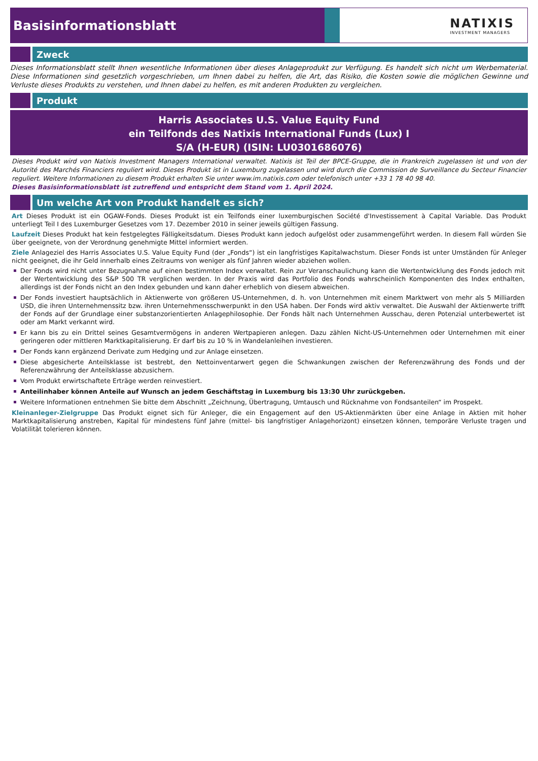Basisinformationsblatt NATIXIS
INVESTMENT MANAGERS
Zweck
Dieses Informationsblatt stellt Ihnen wesentliche Informationen über dieses Anlageprodukt zur Verfügung. Es handelt sich nicht um Werbematerial. Diese Informationen sind gesetzlich vorgeschrieben, um Ihnen dabei zu helfen, die Art, das Risiko, die Kosten sowie die möglichen Gewinne und Verluste dieses Produkts zu verstehen, und Ihnen dabei zu helfen, es mit anderen Produkten zu vergleichen.
Produkt
Harris Associates U.S. Value Equity Fund
ein Teilfonds des Natixis International Funds (Lux) I
S/A (H-EUR) (ISIN: LU0301686076)
Dieses Produkt wird von Natixis Investment Managers International verwaltet. Natixis ist Teil der BPCE-Gruppe, die in Frankreich zugelassen ist und von der Autorité des Marchés Financiers reguliert wird. Dieses Produkt ist in Luxemburg zugelassen und wird durch die Commission de Surveillance du Secteur Financier reguliert. Weitere Informationen zu diesem Produkt erhalten Sie unter www.im.natixis.com oder telefonisch unter +33 1 78 40 98 40.
Dieses Basisinformationsblatt ist zutreffend und entspricht dem Stand vom 1. April 2024.
Um welche Art von Produkt handelt es sich?
Art Dieses Produkt ist ein OGAW-Fonds. Dieses Produkt ist ein Teilfonds einer luxemburgischen Société d'Investissement à Capital Variable. Das Produkt unterliegt Teil I des Luxemburger Gesetzes vom 17. Dezember 2010 in seiner jeweils gültigen Fassung.
Laufzeit Dieses Produkt hat kein festgelegtes Fälligkeitsdatum. Dieses Produkt kann jedoch aufgelöst oder zusammengeführt werden. In diesem Fall würden Sie über geeignete, von der Verordnung genehmigte Mittel informiert werden.
Ziele Anlageziel des Harris Associates U.S. Value Equity Fund (der „Fonds“) ist ein langfristiges Kapitalwachstum. Dieser Fonds ist unter Umständen für Anleger nicht geeignet, die ihr Geld innerhalb eines Zeitraums von weniger als fünf Jahren wieder abziehen wollen.
Der Fonds wird nicht unter Bezugnahme auf einen bestimmten Index verwaltet. Rein zur Veranschaulichung kann die Wertentwicklung des Fonds jedoch mit der Wertentwicklung des S&P 500 TR verglichen werden. In der Praxis wird das Portfolio des Fonds wahrscheinlich Komponenten des Index enthalten, allerdings ist der Fonds nicht an den Index gebunden und kann daher erheblich von diesem abweichen.
Der Fonds investiert hauptsächlich in Aktienwerte von größeren US-Unternehmen, d. h. von Unternehmen mit einem Marktwert von mehr als 5 Milliarden USD, die ihren Unternehmenssitz bzw. ihren Unternehmensschwerpunkt in den USA haben. Der Fonds wird aktiv verwaltet. Die Auswahl der Aktienwerte trifft der Fonds auf der Grundlage einer substanzorientierten Anlagephilosophie. Der Fonds hält nach Unternehmen Ausschau, deren Potenzial unterbewertet ist oder am Markt verkannt wird.
Er kann bis zu ein Drittel seines Gesamtvermögens in anderen Wertpapieren anlegen. Dazu zählen Nicht-US-Unternehmen oder Unternehmen mit einer geringeren oder mittleren Marktkapitalisierung. Er darf bis zu 10 % in Wandelanleihen investieren.
Der Fonds kann ergänzend Derivate zum Hedging und zur Anlage einsetzen.
Diese abgesicherte Anteilsklasse ist bestrebt, den Nettoinventarwert gegen die Schwankungen zwischen der Referenzwährung des Fonds und der Referenzwährung der Anteilsklasse abzusichern.
Vom Produkt erwirtschaftete Erträge werden reinvestiert.
Anteilinhaber können Anteile auf Wunsch an jedem Geschäftstag in Luxemburg bis 13:30 Uhr zurückgeben.
Weitere Informationen entnehmen Sie bitte dem Abschnitt „Zeichnung, Übertragung, Umtausch und Rücknahme von Fondsanteilen“ im Prospekt.
Kleinanleger-Zielgruppe Das Produkt eignet sich für Anleger, die ein Engagement auf den US-Aktienmärkten über eine Anlage in Aktien mit hoher Marktkapitalisierung anstreben, Kapital für mindestens fünf Jahre (mittel- bis langfristiger Anlagehorizont) einsetzen können, temporäre Verluste tragen und Volatilität tolerieren können.